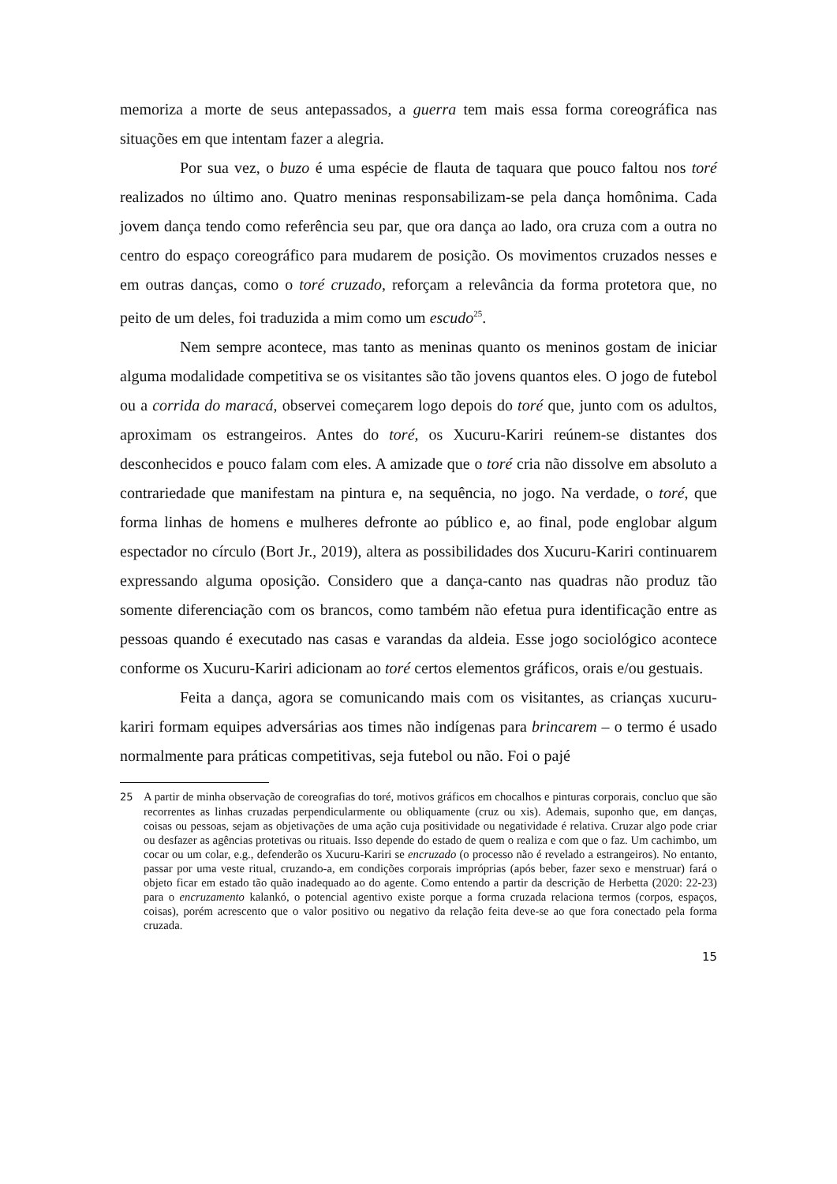memoriza a morte de seus antepassados, a guerra tem mais essa forma coreográfica nas situações em que intentam fazer a alegria.
Por sua vez, o buzo é uma espécie de flauta de taquara que pouco faltou nos toré realizados no último ano. Quatro meninas responsabilizam-se pela dança homônima. Cada jovem dança tendo como referência seu par, que ora dança ao lado, ora cruza com a outra no centro do espaço coreográfico para mudarem de posição. Os movimentos cruzados nesses e em outras danças, como o toré cruzado, reforçam a relevância da forma protetora que, no peito de um deles, foi traduzida a mim como um escudo<sup>25</sup>.
Nem sempre acontece, mas tanto as meninas quanto os meninos gostam de iniciar alguma modalidade competitiva se os visitantes são tão jovens quantos eles. O jogo de futebol ou a corrida do maracá, observei começarem logo depois do toré que, junto com os adultos, aproximam os estrangeiros. Antes do toré, os Xucuru-Kariri reúnem-se distantes dos desconhecidos e pouco falam com eles. A amizade que o toré cria não dissolve em absoluto a contrariedade que manifestam na pintura e, na sequência, no jogo. Na verdade, o toré, que forma linhas de homens e mulheres defronte ao público e, ao final, pode englobar algum espectador no círculo (Bort Jr., 2019), altera as possibilidades dos Xucuru-Kariri continuarem expressando alguma oposição. Considero que a dança-canto nas quadras não produz tão somente diferenciação com os brancos, como também não efetua pura identificação entre as pessoas quando é executado nas casas e varandas da aldeia. Esse jogo sociológico acontece conforme os Xucuru-Kariri adicionam ao toré certos elementos gráficos, orais e/ou gestuais.
Feita a dança, agora se comunicando mais com os visitantes, as crianças xucuru-kariri formam equipes adversárias aos times não indígenas para brincarem – o termo é usado normalmente para práticas competitivas, seja futebol ou não. Foi o pajé
25 A partir de minha observação de coreografias do toré, motivos gráficos em chocalhos e pinturas corporais, concluo que são recorrentes as linhas cruzadas perpendicularmente ou obliquamente (cruz ou xis). Ademais, suponho que, em danças, coisas ou pessoas, sejam as objetivações de uma ação cuja positividade ou negatividade é relativa. Cruzar algo pode criar ou desfazer as agências protetivas ou rituais. Isso depende do estado de quem o realiza e com que o faz. Um cachimbo, um cocar ou um colar, e.g., defenderão os Xucuru-Kariri se encruzado (o processo não é revelado a estrangeiros). No entanto, passar por uma veste ritual, cruzando-a, em condições corporais impróprias (após beber, fazer sexo e menstruar) fará o objeto ficar em estado tão quão inadequado ao do agente. Como entendo a partir da descrição de Herbetta (2020: 22-23) para o encruzamento kalankó, o potencial agentivo existe porque a forma cruzada relaciona termos (corpos, espaços, coisas), porém acrescento que o valor positivo ou negativo da relação feita deve-se ao que fora conectado pela forma cruzada.
15